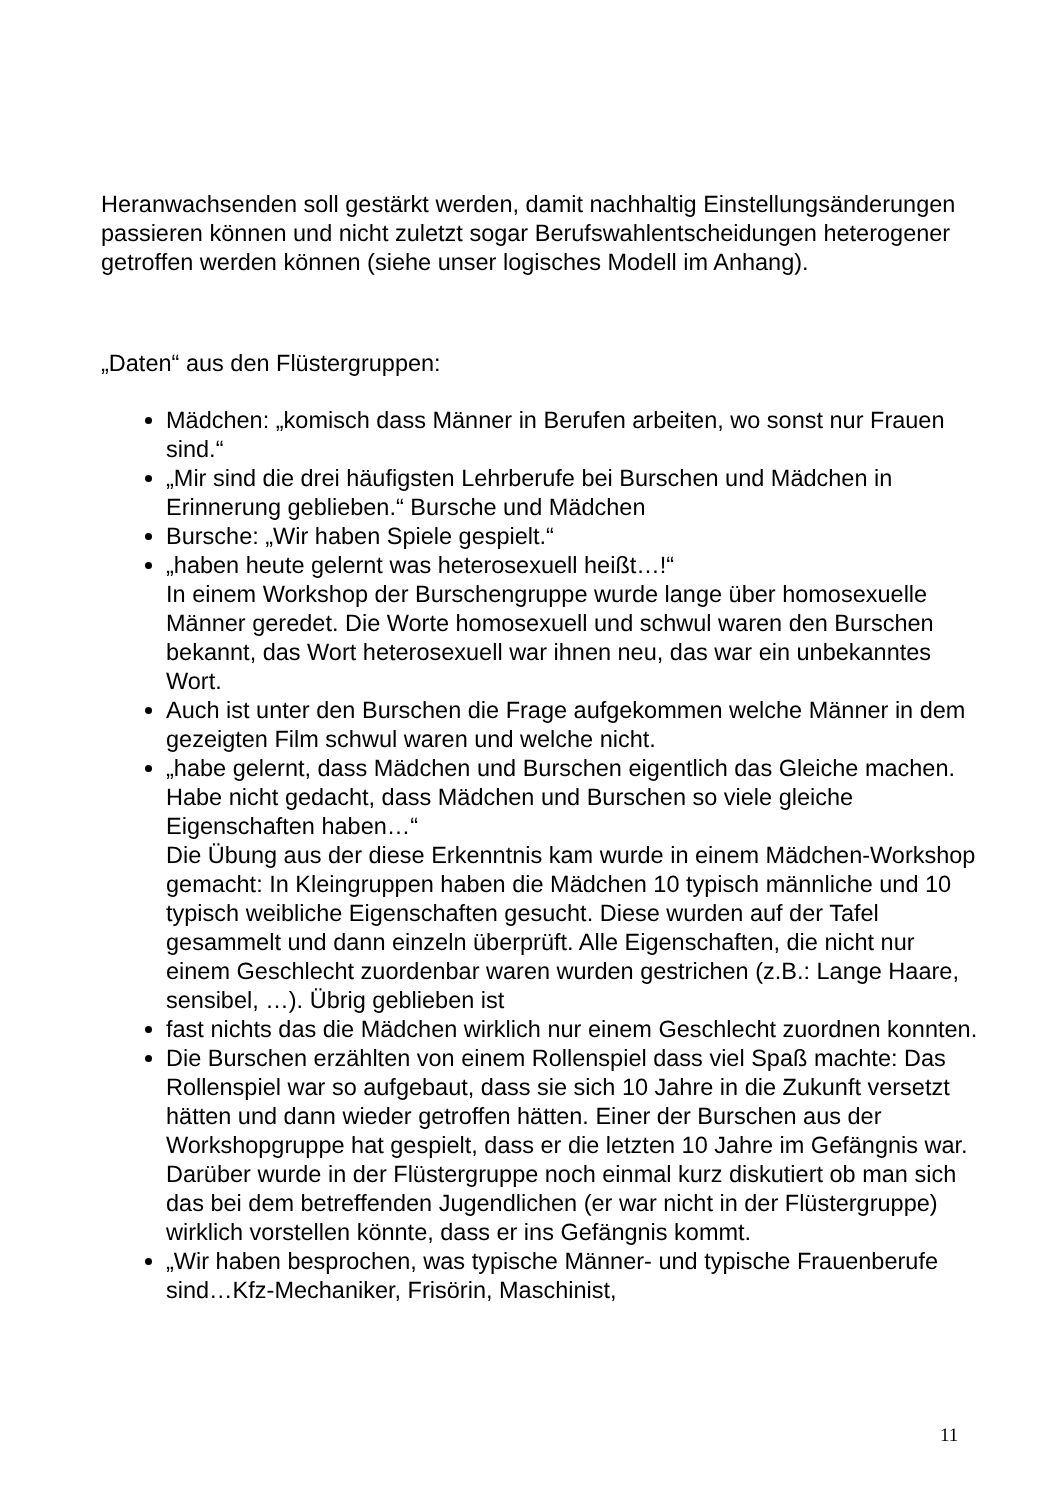Heranwachsenden soll gestärkt werden, damit nachhaltig Einstellungsänderungen passieren können und nicht zuletzt sogar Berufswahlentscheidungen heterogener getroffen werden können (siehe unser logisches Modell im Anhang).
„Daten“ aus den Flüstergruppen:
Mädchen: „komisch dass Männer in Berufen arbeiten, wo sonst nur Frauen sind.“
„Mir sind die drei häufigsten Lehrberufe bei Burschen und Mädchen in Erinnerung geblieben.“ Bursche und Mädchen
Bursche: „Wir haben Spiele gespielt.“
„haben heute gelernt was heterosexuell heißt…!“
In einem Workshop der Burschengruppe wurde lange über homosexuelle Männer geredet. Die Worte homosexuell und schwul waren den Burschen bekannt, das Wort heterosexuell war ihnen neu, das war ein unbekanntes Wort.
Auch ist unter den Burschen die Frage aufgekommen welche Männer in dem gezeigten Film schwul waren und welche nicht.
„habe gelernt, dass Mädchen und Burschen eigentlich das Gleiche machen. Habe nicht gedacht, dass Mädchen und Burschen so viele gleiche Eigenschaften haben…“
Die Übung aus der diese Erkenntnis kam wurde in einem Mädchen-Workshop gemacht: In Kleingruppen haben die Mädchen 10 typisch männliche und 10 typisch weibliche Eigenschaften gesucht. Diese wurden auf der Tafel gesammelt und dann einzeln überprüft. Alle Eigenschaften, die nicht nur einem Geschlecht zuordenbar waren wurden gestrichen (z.B.: Lange Haare, sensibel, …). Übrig geblieben ist
fast nichts das die Mädchen wirklich nur einem Geschlecht zuordnen konnten.
Die Burschen erzählten von einem Rollenspiel dass viel Spaß machte: Das Rollenspiel war so aufgebaut, dass sie sich 10 Jahre in die Zukunft versetzt hätten und dann wieder getroffen hätten. Einer der Burschen aus der Workshopgruppe hat gespielt, dass er die letzten 10 Jahre im Gefängnis war. Darüber wurde in der Flüstergruppe noch einmal kurz diskutiert ob man sich das bei dem betreffenden Jugendlichen (er war nicht in der Flüstergruppe) wirklich vorstellen könnte, dass er ins Gefängnis kommt.
„Wir haben besprochen, was typische Männer- und typische Frauenberufe sind…Kfz-Mechaniker, Frisörin, Maschinist,
11